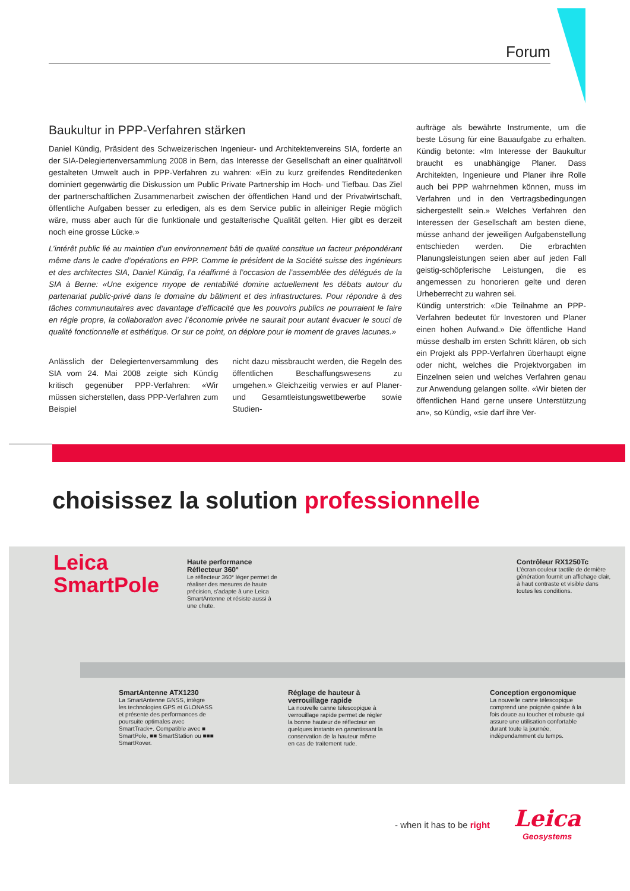Forum
Baukultur in PPP-Verfahren stärken
Daniel Kündig, Präsident des Schweizerischen Ingenieur- und Architektenvereins SIA, forderte an der SIA-Delegiertenversammlung 2008 in Bern, das Interesse der Gesellschaft an einer qualitätvoll gestalteten Umwelt auch in PPP-Verfahren zu wahren: «Ein zu kurz greifendes Renditedenken dominiert gegenwärtig die Diskussion um Public Private Partnership im Hoch- und Tiefbau. Das Ziel der partnerschaftlichen Zusammenarbeit zwischen der öffentlichen Hand und der Privatwirtschaft, öffentliche Aufgaben besser zu erledigen, als es dem Service public in alleiniger Regie möglich wäre, muss aber auch für die funktionale und gestalterische Qualität gelten. Hier gibt es derzeit noch eine grosse Lücke.»
L’intérêt public lié au maintien d’un environnement bâti de qualité constitue un facteur prépondérant même dans le cadre d’opérations en PPP. Comme le président de la Société suisse des ingénieurs et des architectes SIA, Daniel Kündig, l’a réaffirmé à l’occasion de l’assemblée des délégués de la SIA à Berne: «Une exigence myope de rentabilité domine actuellement les débats autour du partenariat public-privé dans le domaine du bâtiment et des infrastructures. Pour répondre à des tâches communautaires avec davantage d’efficacité que les pouvoirs publics ne pourraient le faire en régie propre, la collaboration avec l’économie privée ne saurait pour autant évacuer le souci de qualité fonctionnelle et esthétique. Or sur ce point, on déplore pour le moment de graves lacunes.»
Anlässlich der Delegiertenversammlung des SIA vom 24. Mai 2008 zeigte sich Kündig kritisch gegenüber PPP-Verfahren: «Wir müssen sicherstellen, dass PPP-Verfahren zum Beispiel
nicht dazu missbraucht werden, die Regeln des öffentlichen Beschaffungswesens zu umgehen.» Gleichzeitig verwies er auf Planer- und Gesamtleistungswettbewerbe sowie Studien-
aufträge als bewährte Instrumente, um die beste Lösung für eine Bauaufgabe zu erhalten. Kündig betonte: «Im Interesse der Baukultur braucht es unabhängige Planer. Dass Architekten, Ingenieure und Planer ihre Rolle auch bei PPP wahrnehmen können, muss im Verfahren und in den Vertragsbedingungen sichergestellt sein.» Welches Verfahren den Interessen der Gesellschaft am besten diene, müsse anhand der jeweiligen Aufgabenstellung entschieden werden. Die erbrachten Planungsleistungen seien aber auf jeden Fall geistig-schöpferische Leistungen, die es angemessen zu honorieren gelte und deren Urheberrecht zu wahren sei.
Kündig unterstrich: «Die Teilnahme an PPP-Verfahren bedeutet für Investoren und Planer einen hohen Aufwand.» Die öffentliche Hand müsse deshalb im ersten Schritt klären, ob sich ein Projekt als PPP-Verfahren überhaupt eigne oder nicht, welches die Projektvorgaben im Einzelnen seien und welches Verfahren genau zur Anwendung gelangen sollte. «Wir bieten der öffentlichen Hand gerne unsere Unterstützung an», so Kündig, «sie darf ihre Ver-
choisissez la solution professionnelle
Leica
SmartPole
Haute performance Réflecteur 360°
Le réflecteur 360° léger permet de réaliser des mesures de haute précision, s’adapte à une Leica SmartAntenne et résiste aussi à une chute.
Contrôleur RX1250Tc
L’écran couleur tactile de dernière génération fournit un affichage clair, à haut contraste et visible dans toutes les conditions.
SmartAntenne ATX1230
La SmartAntenne GNSS, intègre les technologies GPS et GLONASS et présente des performances de poursuite optimales avec SmartTrack+. Compatible avec ■ SmartPole, ■■ SmartStation ou ■■■ SmartRover.
Réglage de hauteur à verrouillage rapide
La nouvelle canne télescopique à verrouillage rapide permet de régler la bonne hauteur de réflecteur en quelques instants en garantissant la conservation de la hauteur même en cas de traitement rude.
Conception ergonomique
La nouvelle canne télescopique comprend une poignée gainée à la fois douce au toucher et robuste qui assure une utilisation confortable durant toute la journée, indépendamment du temps.
- when it has to be right Leica
Geosystems